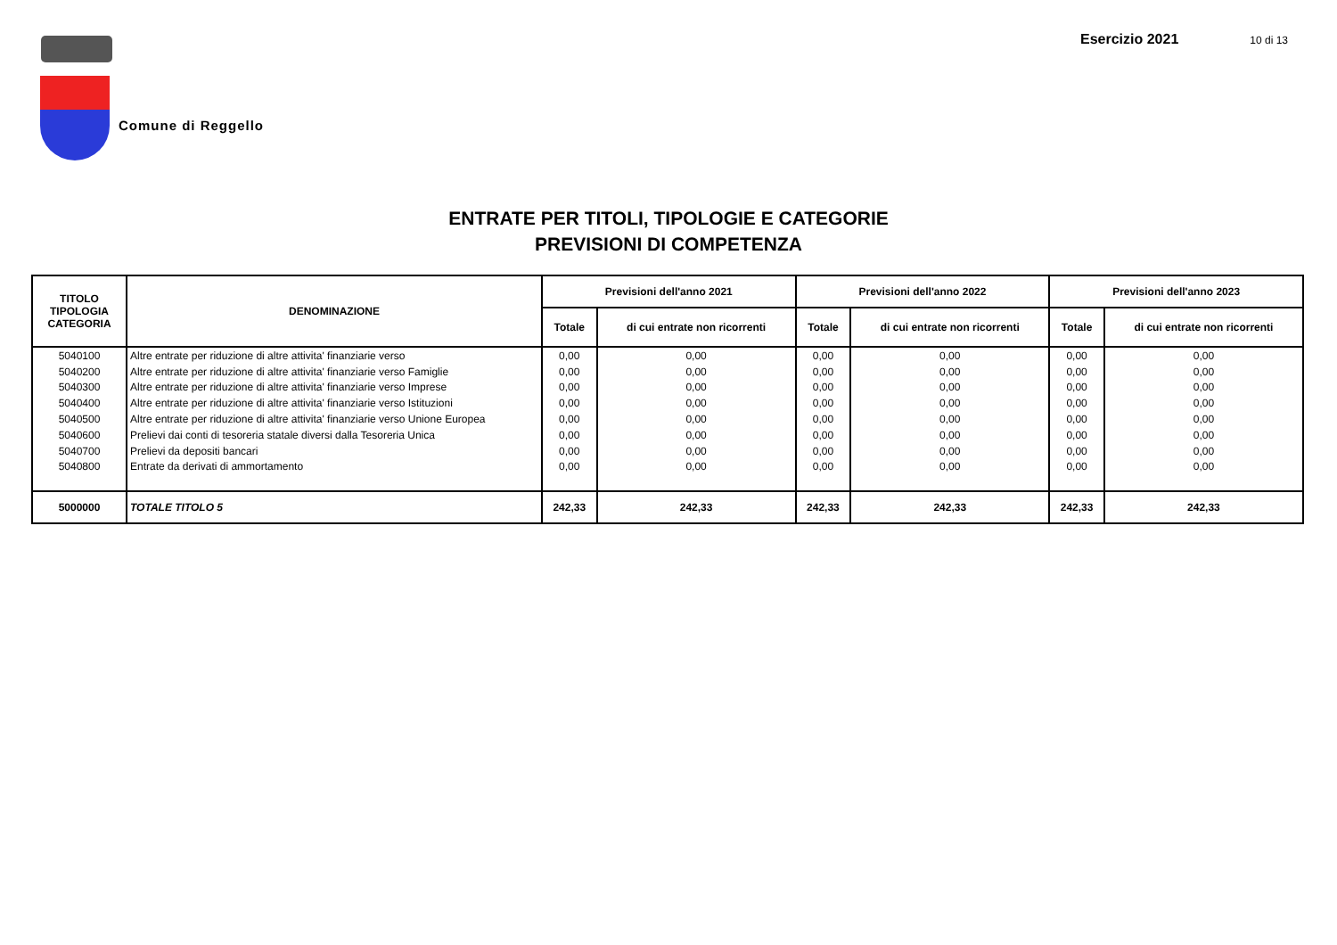Comune di Reggello
Esercizio 2021 10 di 13
ENTRATE PER TITOLI, TIPOLOGIE E CATEGORIE
PREVISIONI DI COMPETENZA
| TITOLO TIPOLOGIA CATEGORIA | DENOMINAZIONE | Previsioni dell'anno 2021 | | Previsioni dell'anno 2022 | | Previsioni dell'anno 2023 | |
| --- | --- | --- | --- | --- | --- | --- | --- |
| | | Totale | di cui entrate non ricorrenti | Totale | di cui entrate non ricorrenti | Totale | di cui entrate non ricorrenti |
| 5040100 | Altre entrate per riduzione di altre attivita' finanziarie verso | 0,00 | 0,00 | 0,00 | 0,00 | 0,00 | 0,00 |
| 5040200 | Altre entrate per riduzione di altre attivita' finanziarie verso Famiglie | 0,00 | 0,00 | 0,00 | 0,00 | 0,00 | 0,00 |
| 5040300 | Altre entrate per riduzione di altre attivita' finanziarie verso Imprese | 0,00 | 0,00 | 0,00 | 0,00 | 0,00 | 0,00 |
| 5040400 | Altre entrate per riduzione di altre attivita' finanziarie verso Istituzioni | 0,00 | 0,00 | 0,00 | 0,00 | 0,00 | 0,00 |
| 5040500 | Altre entrate per riduzione di altre attivita' finanziarie verso Unione Europea | 0,00 | 0,00 | 0,00 | 0,00 | 0,00 | 0,00 |
| 5040600 | Prelievi dai conti di tesoreria statale diversi dalla Tesoreria Unica | 0,00 | 0,00 | 0,00 | 0,00 | 0,00 | 0,00 |
| 5040700 | Prelievi da depositi bancari | 0,00 | 0,00 | 0,00 | 0,00 | 0,00 | 0,00 |
| 5040800 | Entrate da derivati di ammortamento | 0,00 | 0,00 | 0,00 | 0,00 | 0,00 | 0,00 |
| 5000000 | TOTALE TITOLO 5 | 242,33 | 242,33 | 242,33 | 242,33 | 242,33 | 242,33 |